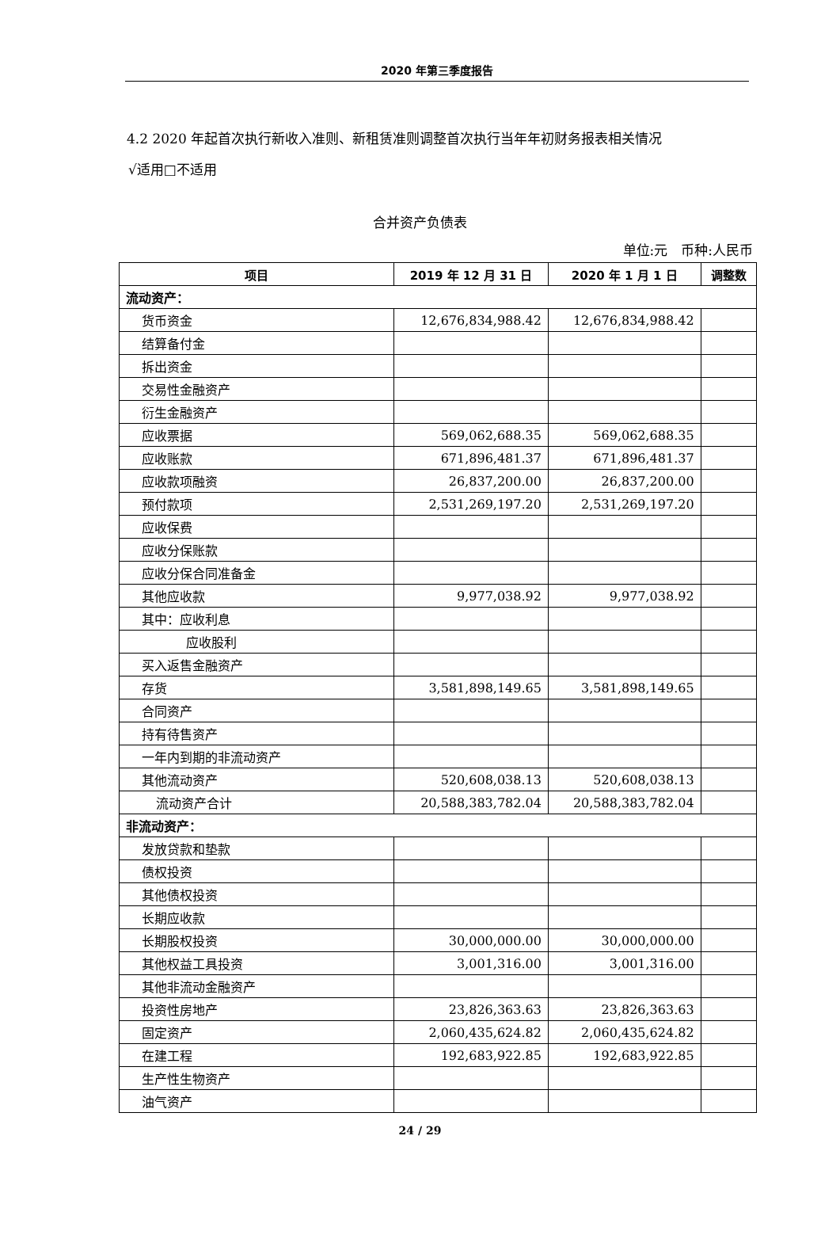2020 年第三季度报告
4.2 2020 年起首次执行新收入准则、新租赁准则调整首次执行当年年初财务报表相关情况
√适用□不适用
合并资产负债表
单位:元　币种:人民币
| 项目 | 2019 年 12 月 31 日 | 2020 年 1 月 1 日 | 调整数 |
| --- | --- | --- | --- |
| 流动资产： | | | |
| 货币资金 | 12,676,834,988.42 | 12,676,834,988.42 | |
| 结算备付金 | | | |
| 拆出资金 | | | |
| 交易性金融资产 | | | |
| 衍生金融资产 | | | |
| 应收票据 | 569,062,688.35 | 569,062,688.35 | |
| 应收账款 | 671,896,481.37 | 671,896,481.37 | |
| 应收款项融资 | 26,837,200.00 | 26,837,200.00 | |
| 预付款项 | 2,531,269,197.20 | 2,531,269,197.20 | |
| 应收保费 | | | |
| 应收分保账款 | | | |
| 应收分保合同准备金 | | | |
| 其他应收款 | 9,977,038.92 | 9,977,038.92 | |
| 其中：应收利息 | | | |
| 应收股利 | | | |
| 买入返售金融资产 | | | |
| 存货 | 3,581,898,149.65 | 3,581,898,149.65 | |
| 合同资产 | | | |
| 持有待售资产 | | | |
| 一年内到期的非流动资产 | | | |
| 其他流动资产 | 520,608,038.13 | 520,608,038.13 | |
| 流动资产合计 | 20,588,383,782.04 | 20,588,383,782.04 | |
| 非流动资产： | | | |
| 发放贷款和垫款 | | | |
| 债权投资 | | | |
| 其他债权投资 | | | |
| 长期应收款 | | | |
| 长期股权投资 | 30,000,000.00 | 30,000,000.00 | |
| 其他权益工具投资 | 3,001,316.00 | 3,001,316.00 | |
| 其他非流动金融资产 | | | |
| 投资性房地产 | 23,826,363.63 | 23,826,363.63 | |
| 固定资产 | 2,060,435,624.82 | 2,060,435,624.82 | |
| 在建工程 | 192,683,922.85 | 192,683,922.85 | |
| 生产性生物资产 | | | |
| 油气资产 | | | |
24 / 29